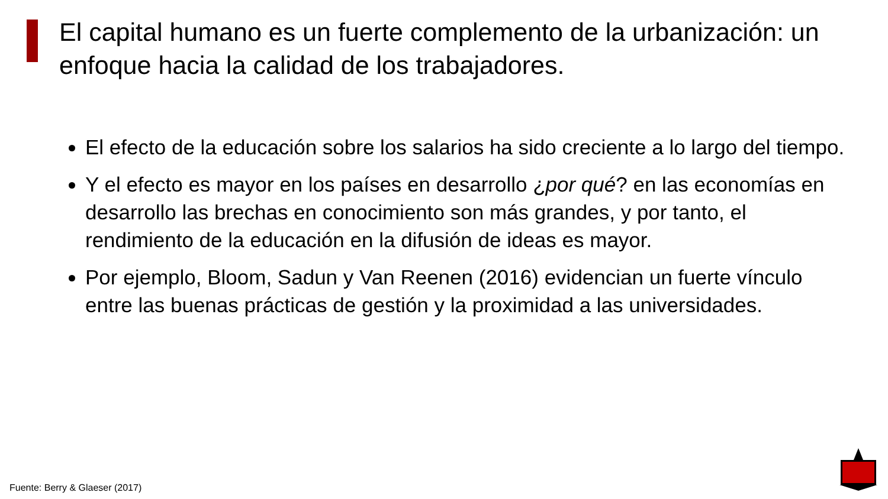El capital humano es un fuerte complemento de la urbanización: un enfoque hacia la calidad de los trabajadores.
El efecto de la educación sobre los salarios ha sido creciente a lo largo del tiempo.
Y el efecto es mayor en los países en desarrollo ¿por qué? en las economías en desarrollo las brechas en conocimiento son más grandes, y por tanto, el rendimiento de la educación en la difusión de ideas es mayor.
Por ejemplo, Bloom, Sadun y Van Reenen (2016) evidencian un fuerte vínculo entre las buenas prácticas de gestión y la proximidad a las universidades.
Fuente: Berry & Glaeser (2017)